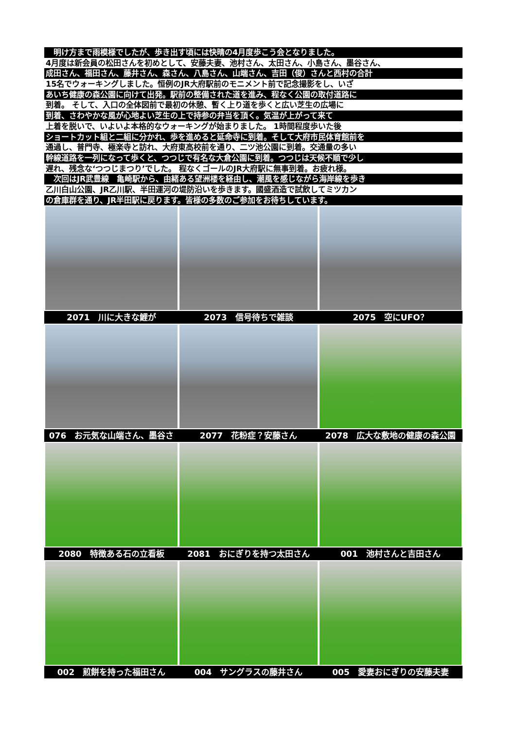明け方まで雨模様でしたが、歩き出す頃には快晴の4月度歩こう会となりました。
4月度は新会員の松田さんを初めとして、安藤夫妻、池村さん、太田さん、小島さん、墨谷さん、
成田さん、福田さん、藤井さん、森さん、八島さん、山端さん、吉田（俊）さんと西村の合計
15名でウォーキングしました。恒例のJR大府駅前のモニメント前で記念撮影をし、いざ
あいち健康の森公園に向けて出発。駅前の整備された道を進み、程なく公園の取付道路に
到着。 そして、入口の全体図前で最初の休憩、暫く上り道を歩くと広い芝生の広場に
到着、さわやかな風が心地よい芝生の上で持参の弁当を頂く。気温が上がって来て
上着を脱いで、いよいよ本格的なウォーキングが始まりました。 1時間程度歩いた後
ショートカット組と二組に分かれ、歩を進めると延命寺に到着。そして大府市民体育館前を
通過し、普門寺、極楽寺と訪れ、大府東高校前を通り、二ツ池公園に到着。交通量の多い
幹線道路を一列になって歩くと、つつじで有名な大倉公園に到着。つつじは天候不順で少し
遅れ、残念な‘つつじまつり’でした。 程なくゴールのJR大府駅に無事到着。お疲れ様。
　次回はJR武豊線　亀崎駅から、由緒ある望洲楼を経由し、潮風を感じながら海岸線を歩き
乙川白山公園、JR乙川駅、半田運河の堤防沿いを歩きます。國盛酒造で試飲してミツカン
の倉庫群を通り、JR半田駅に戻ります。皆様の多数のご参加をお待ちしています。
2071　川に大きな鯉が
2073　信号待ちで雑談
2075　空にUFO？
076　お元気な山端さん、墨谷さ
2077　花粉症？安藤さん
2078　広大な敷地の健康の森公園
2080　特徴ある石の立看板
2081　おにぎりを持つ太田さん
001　池村さんと吉田さん
002　煎餅を持った福田さん
004　サングラスの藤井さん
005　愛妻おにぎりの安藤夫妻